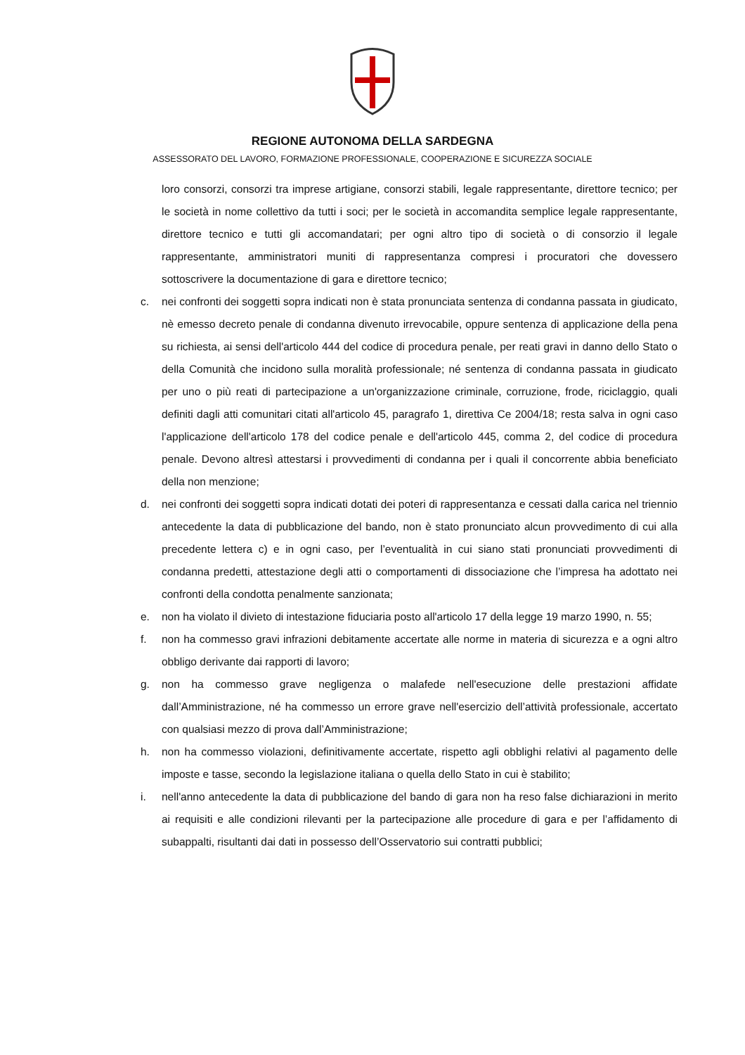REGIONE AUTONOMA DELLA SARDEGNA
ASSESSORATO DEL LAVORO, FORMAZIONE PROFESSIONALE, COOPERAZIONE E SICUREZZA SOCIALE
loro consorzi, consorzi tra imprese artigiane, consorzi stabili, legale rappresentante, direttore tecnico; per le società in nome collettivo da tutti i soci; per le società in accomandita semplice legale rappresentante, direttore tecnico e tutti gli accomandatari; per ogni altro tipo di società o di consorzio il legale rappresentante, amministratori muniti di rappresentanza compresi i procuratori che dovessero sottoscrivere la documentazione di gara e direttore tecnico;
c. nei confronti dei soggetti sopra indicati non è stata pronunciata sentenza di condanna passata in giudicato, nè emesso decreto penale di condanna divenuto irrevocabile, oppure sentenza di applicazione della pena su richiesta, ai sensi dell'articolo 444 del codice di procedura penale, per reati gravi in danno dello Stato o della Comunità che incidono sulla moralità professionale; né sentenza di condanna passata in giudicato per uno o più reati di partecipazione a un'organizzazione criminale, corruzione, frode, riciclaggio, quali definiti dagli atti comunitari citati all'articolo 45, paragrafo 1, direttiva Ce 2004/18; resta salva in ogni caso l'applicazione dell'articolo 178 del codice penale e dell'articolo 445, comma 2, del codice di procedura penale. Devono altresì attestarsi i provvedimenti di condanna per i quali il concorrente abbia beneficiato della non menzione;
d. nei confronti dei soggetti sopra indicati dotati dei poteri di rappresentanza e cessati dalla carica nel triennio antecedente la data di pubblicazione del bando, non è stato pronunciato alcun provvedimento di cui alla precedente lettera c) e in ogni caso, per l’eventualità in cui siano stati pronunciati provvedimenti di condanna predetti, attestazione degli atti o comportamenti di dissociazione che l’impresa ha adottato nei confronti della condotta penalmente sanzionata;
e. non ha violato il divieto di intestazione fiduciaria posto all'articolo 17 della legge 19 marzo 1990, n. 55;
f. non ha commesso gravi infrazioni debitamente accertate alle norme in materia di sicurezza e a ogni altro obbligo derivante dai rapporti di lavoro;
g. non ha commesso grave negligenza o malafede nell'esecuzione delle prestazioni affidate dall’Amministrazione, né ha commesso un errore grave nell'esercizio dell’attività professionale, accertato con qualsiasi mezzo di prova dall’Amministrazione;
h. non ha commesso violazioni, definitivamente accertate, rispetto agli obblighi relativi al pagamento delle imposte e tasse, secondo la legislazione italiana o quella dello Stato in cui è stabilito;
i. nell'anno antecedente la data di pubblicazione del bando di gara non ha reso false dichiarazioni in merito ai requisiti e alle condizioni rilevanti per la partecipazione alle procedure di gara e per l’affidamento di subappalti, risultanti dai dati in possesso dell’Osservatorio sui contratti pubblici;